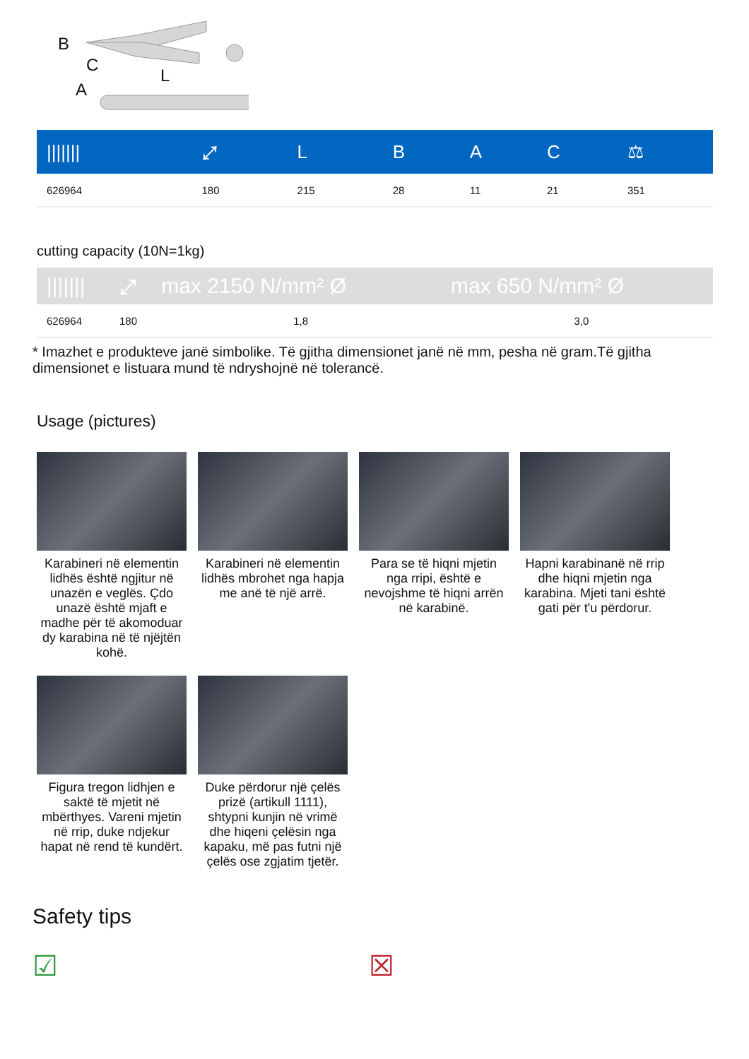B
C
L
A
| /////// | ⤢ | L | B | A | C | ⚖ |
| --- | --- | --- | --- | --- | --- | --- |
| 626964 | 180 | 215 | 28 | 11 | 21 | 351 |
cutting capacity (10N=1kg)
| /////// | ⤢ | max 2150 N/mm² Ø | max 650 N/mm² Ø |
| --- | --- | --- | --- |
| 626964 | 180 | 1,8 | 3,0 |
* Imazhet e produkteve janë simbolike. Të gjitha dimensionet janë në mm, pesha në gram.Të gjitha dimensionet e listuara mund të ndryshojnë në tolerancë.
Usage (pictures)
Karabineri në elementin lidhës është ngjitur në unazën e veglës. Çdo unazë është mjaft e madhe për të akomoduar dy karabina në të njëjtën kohë.
Karabineri në elementin lidhës mbrohet nga hapja me anë të një arrë.
Para se të hiqni mjetin nga rripi, është e nevojshme të hiqni arrën në karabinë.
Hapni karabinanë në rrip dhe hiqni mjetin nga karabina. Mjeti tani është gati për t'u përdorur.
Figura tregon lidhjen e saktë të mjetit në mbërthyes. Vareni mjetin në rrip, duke ndjekur hapat në rend të kundërt.
Duke përdorur një çelës prizë (artikull 1111), shtypni kunjin në vrimë dhe hiqeni çelësin nga kapaku, më pas futni një çelës ose zgjatim tjetër.
Safety tips
☑ ☒